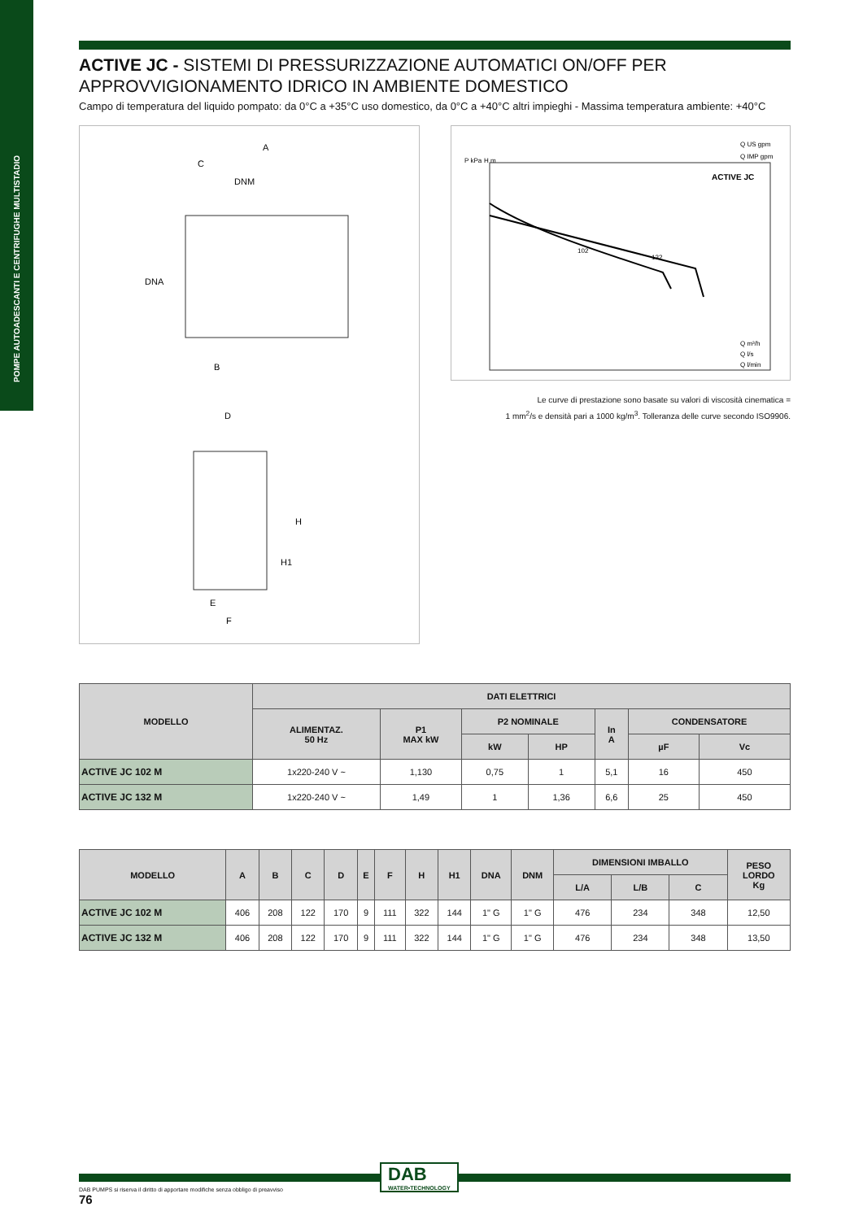POMPE AUTOADESCANTI E CENTRIFUGHE MULTISTADIO
ACTIVE JC - SISTEMI DI PRESSURIZZAZIONE AUTOMATICI ON/OFF PER APPROVVIGIONAMENTO IDRICO IN AMBIENTE DOMESTICO
Campo di temperatura del liquido pompato: da 0°C a +35°C uso domestico, da 0°C a +40°C altri impieghi - Massima temperatura ambiente: +40°C
A
C
DNM
DNA
B
D
H
H1
E
F
Q US gpm
Q IMP gpm
P kPa
H m
ACTIVE JC
102
132
Q m³/h
Q l/s
Q l/min
Le curve di prestazione sono basate su valori di viscosità cinematica =
1 mm<sup>2</sup>/s e densità pari a 1000 kg/m<sup>3</sup>. Tolleranza delle curve secondo ISO9906.
| MODELLO | DATI ELETTRICI | | | | | | |
| --- | --- | --- | --- | --- | --- | --- | --- |
| | ALIMENTAZ. 50 Hz | P1 MAX kW | P2 NOMINALE | | In A | CONDENSATORE | |
| | | | kW | HP | | µF | Vc |
| ACTIVE JC 102 M | 1x220-240 V ~ | 1,130 | 0,75 | 1 | 5,1 | 16 | 450 |
| ACTIVE JC 132 M | 1x220-240 V ~ | 1,49 | 1 | 1,36 | 6,6 | 25 | 450 |
| MODELLO | A | B | C | D | E | F | H | H1 | DNA | DNM | DIMENSIONI IMBALLO | | | PESO LORDO Kg |
| --- | --- | --- | --- | --- | --- | --- | --- | --- | --- | --- | --- | --- | --- | --- |
| | | | | | | | | | | | L/A | L/B | C | |
| ACTIVE JC 102 M | 406 | 208 | 122 | 170 | 9 | 111 | 322 | 144 | 1" G | 1" G | 476 | 234 | 348 | 12,50 |
| ACTIVE JC 132 M | 406 | 208 | 122 | 170 | 9 | 111 | 322 | 144 | 1" G | 1" G | 476 | 234 | 348 | 13,50 |
DAB
WATER•TECHNOLOGY
DAB PUMPS si riserva il diritto di apportare modifiche senza obbligo di preavviso
76